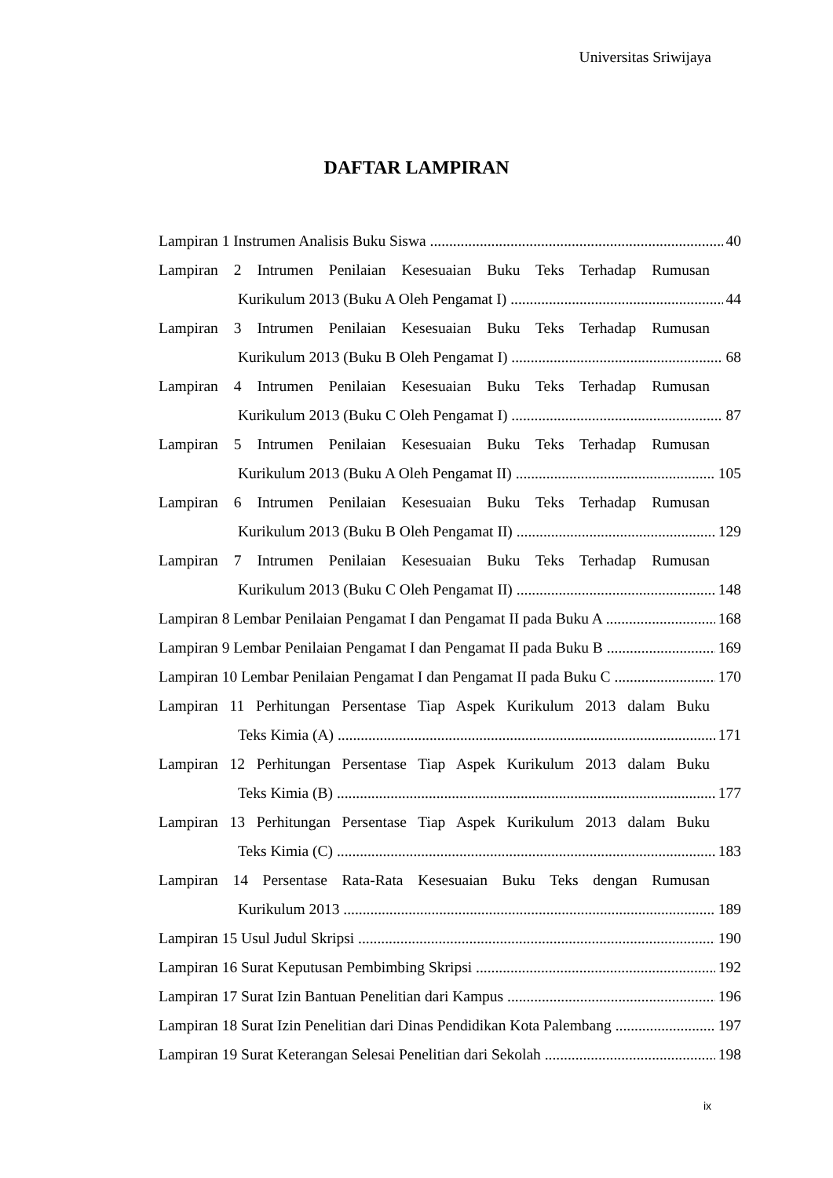Universitas Sriwijaya
DAFTAR LAMPIRAN
Lampiran 1 Instrumen Analisis Buku Siswa 40
Lampiran 2 Intrumen Penilaian Kesesuaian Buku Teks Terhadap Rumusan
Kurikulum 2013 (Buku A Oleh Pengamat I) 44
Lampiran 3 Intrumen Penilaian Kesesuaian Buku Teks Terhadap Rumusan
Kurikulum 2013 (Buku B Oleh Pengamat I) 68
Lampiran 4 Intrumen Penilaian Kesesuaian Buku Teks Terhadap Rumusan
Kurikulum 2013 (Buku C Oleh Pengamat I) 87
Lampiran 5 Intrumen Penilaian Kesesuaian Buku Teks Terhadap Rumusan
Kurikulum 2013 (Buku A Oleh Pengamat II) 105
Lampiran 6 Intrumen Penilaian Kesesuaian Buku Teks Terhadap Rumusan
Kurikulum 2013 (Buku B Oleh Pengamat II) 129
Lampiran 7 Intrumen Penilaian Kesesuaian Buku Teks Terhadap Rumusan
Kurikulum 2013 (Buku C Oleh Pengamat II) 148
Lampiran 8 Lembar Penilaian Pengamat I dan Pengamat II pada Buku A 168
Lampiran 9 Lembar Penilaian Pengamat I dan Pengamat II pada Buku B 169
Lampiran 10 Lembar Penilaian Pengamat I dan Pengamat II pada Buku C 170
Lampiran 11 Perhitungan Persentase Tiap Aspek Kurikulum 2013 dalam Buku
Teks Kimia (A) 171
Lampiran 12 Perhitungan Persentase Tiap Aspek Kurikulum 2013 dalam Buku
Teks Kimia (B) 177
Lampiran 13 Perhitungan Persentase Tiap Aspek Kurikulum 2013 dalam Buku
Teks Kimia (C) 183
Lampiran 14 Persentase Rata-Rata Kesesuaian Buku Teks dengan Rumusan
Kurikulum 2013 189
Lampiran 15 Usul Judul Skripsi 190
Lampiran 16 Surat Keputusan Pembimbing Skripsi 192
Lampiran 17 Surat Izin Bantuan Penelitian dari Kampus 196
Lampiran 18 Surat Izin Penelitian dari Dinas Pendidikan Kota Palembang 197
Lampiran 19 Surat Keterangan Selesai Penelitian dari Sekolah 198
ix